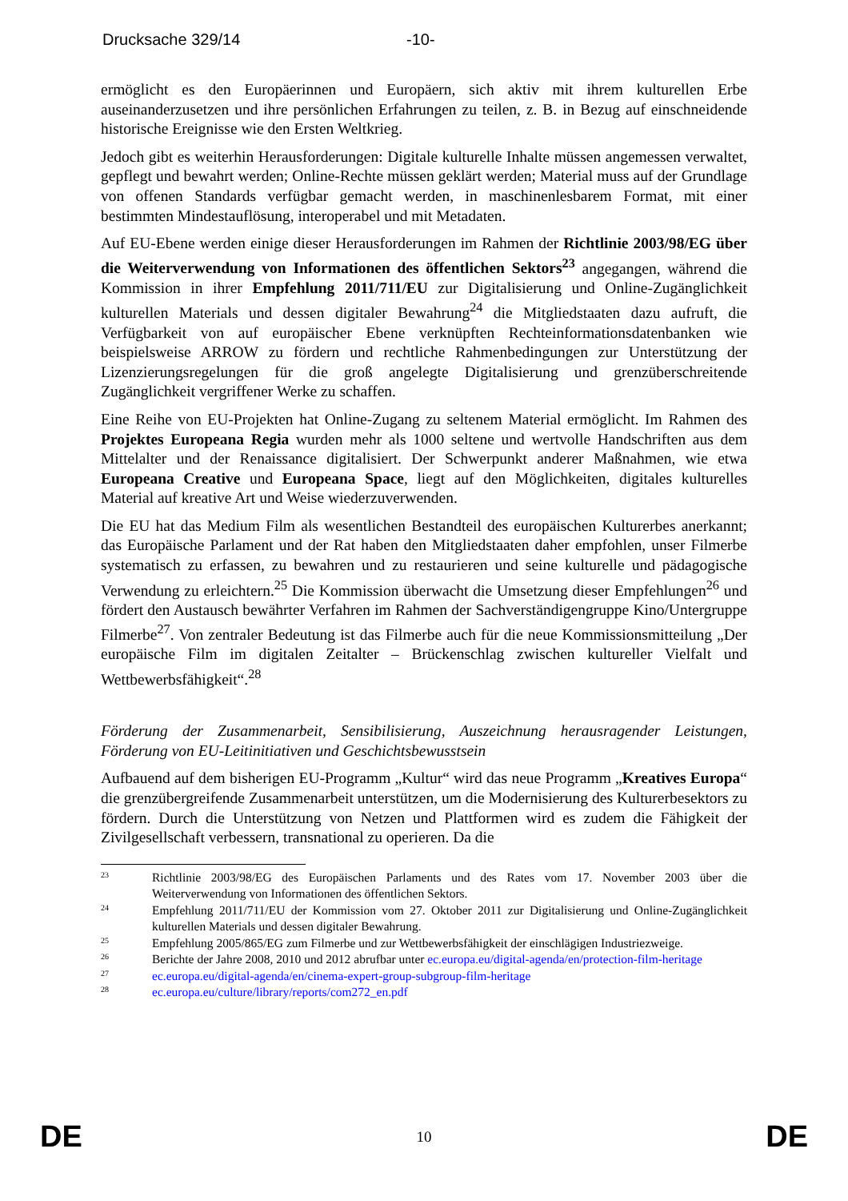Drucksache 329/14 -10-
ermöglicht es den Europäerinnen und Europäern, sich aktiv mit ihrem kulturellen Erbe auseinanderzusetzen und ihre persönlichen Erfahrungen zu teilen, z. B. in Bezug auf einschneidende historische Ereignisse wie den Ersten Weltkrieg.
Jedoch gibt es weiterhin Herausforderungen: Digitale kulturelle Inhalte müssen angemessen verwaltet, gepflegt und bewahrt werden; Online-Rechte müssen geklärt werden; Material muss auf der Grundlage von offenen Standards verfügbar gemacht werden, in maschinenlesbarem Format, mit einer bestimmten Mindestauflösung, interoperabel und mit Metadaten.
Auf EU-Ebene werden einige dieser Herausforderungen im Rahmen der Richtlinie 2003/98/EG über die Weiterverwendung von Informationen des öffentlichen Sektors<sup>23</sup> angegangen, während die Kommission in ihrer Empfehlung 2011/711/EU zur Digitalisierung und Online-Zugänglichkeit kulturellen Materials und dessen digitaler Bewahrung<sup>24</sup> die Mitgliedstaaten dazu aufruft, die Verfügbarkeit von auf europäischer Ebene verknüpften Rechteinformationsdatenbanken wie beispielsweise ARROW zu fördern und rechtliche Rahmenbedingungen zur Unterstützung der Lizenzierungsregelungen für die groß angelegte Digitalisierung und grenzüberschreitende Zugänglichkeit vergriffener Werke zu schaffen.
Eine Reihe von EU-Projekten hat Online-Zugang zu seltenem Material ermöglicht. Im Rahmen des Projektes Europeana Regia wurden mehr als 1000 seltene und wertvolle Handschriften aus dem Mittelalter und der Renaissance digitalisiert. Der Schwerpunkt anderer Maßnahmen, wie etwa Europeana Creative und Europeana Space, liegt auf den Möglichkeiten, digitales kulturelles Material auf kreative Art und Weise wiederzuverwenden.
Die EU hat das Medium Film als wesentlichen Bestandteil des europäischen Kulturerbes anerkannt; das Europäische Parlament und der Rat haben den Mitgliedstaaten daher empfohlen, unser Filmerbe systematisch zu erfassen, zu bewahren und zu restaurieren und seine kulturelle und pädagogische Verwendung zu erleichtern.<sup>25</sup> Die Kommission überwacht die Umsetzung dieser Empfehlungen<sup>26</sup> und fördert den Austausch bewährter Verfahren im Rahmen der Sachverständigengruppe Kino/Untergruppe Filmerbe<sup>27</sup>. Von zentraler Bedeutung ist das Filmerbe auch für die neue Kommissionsmitteilung „Der europäische Film im digitalen Zeitalter – Brückenschlag zwischen kultureller Vielfalt und Wettbewerbsfähigkeit“.<sup>28</sup>
Förderung der Zusammenarbeit, Sensibilisierung, Auszeichnung herausragender Leistungen, Förderung von EU-Leitinitiativen und Geschichtsbewusstsein
Aufbauend auf dem bisherigen EU-Programm „Kultur“ wird das neue Programm „Kreatives Europa“ die grenzübergreifende Zusammenarbeit unterstützen, um die Modernisierung des Kulturerbesektors zu fördern. Durch die Unterstützung von Netzen und Plattformen wird es zudem die Fähigkeit der Zivilgesellschaft verbessern, transnational zu operieren. Da die
23 Richtlinie 2003/98/EG des Europäischen Parlaments und des Rates vom 17. November 2003 über die Weiterverwendung von Informationen des öffentlichen Sektors.
24 Empfehlung 2011/711/EU der Kommission vom 27. Oktober 2011 zur Digitalisierung und Online-Zugänglichkeit kulturellen Materials und dessen digitaler Bewahrung.
25 Empfehlung 2005/865/EG zum Filmerbe und zur Wettbewerbsfähigkeit der einschlägigen Industriezweige.
26 Berichte der Jahre 2008, 2010 und 2012 abrufbar unter ec.europa.eu/digital-agenda/en/protection-film-heritage
27 ec.europa.eu/digital-agenda/en/cinema-expert-group-subgroup-film-heritage
28 ec.europa.eu/culture/library/reports/com272_en.pdf
DE 10 DE